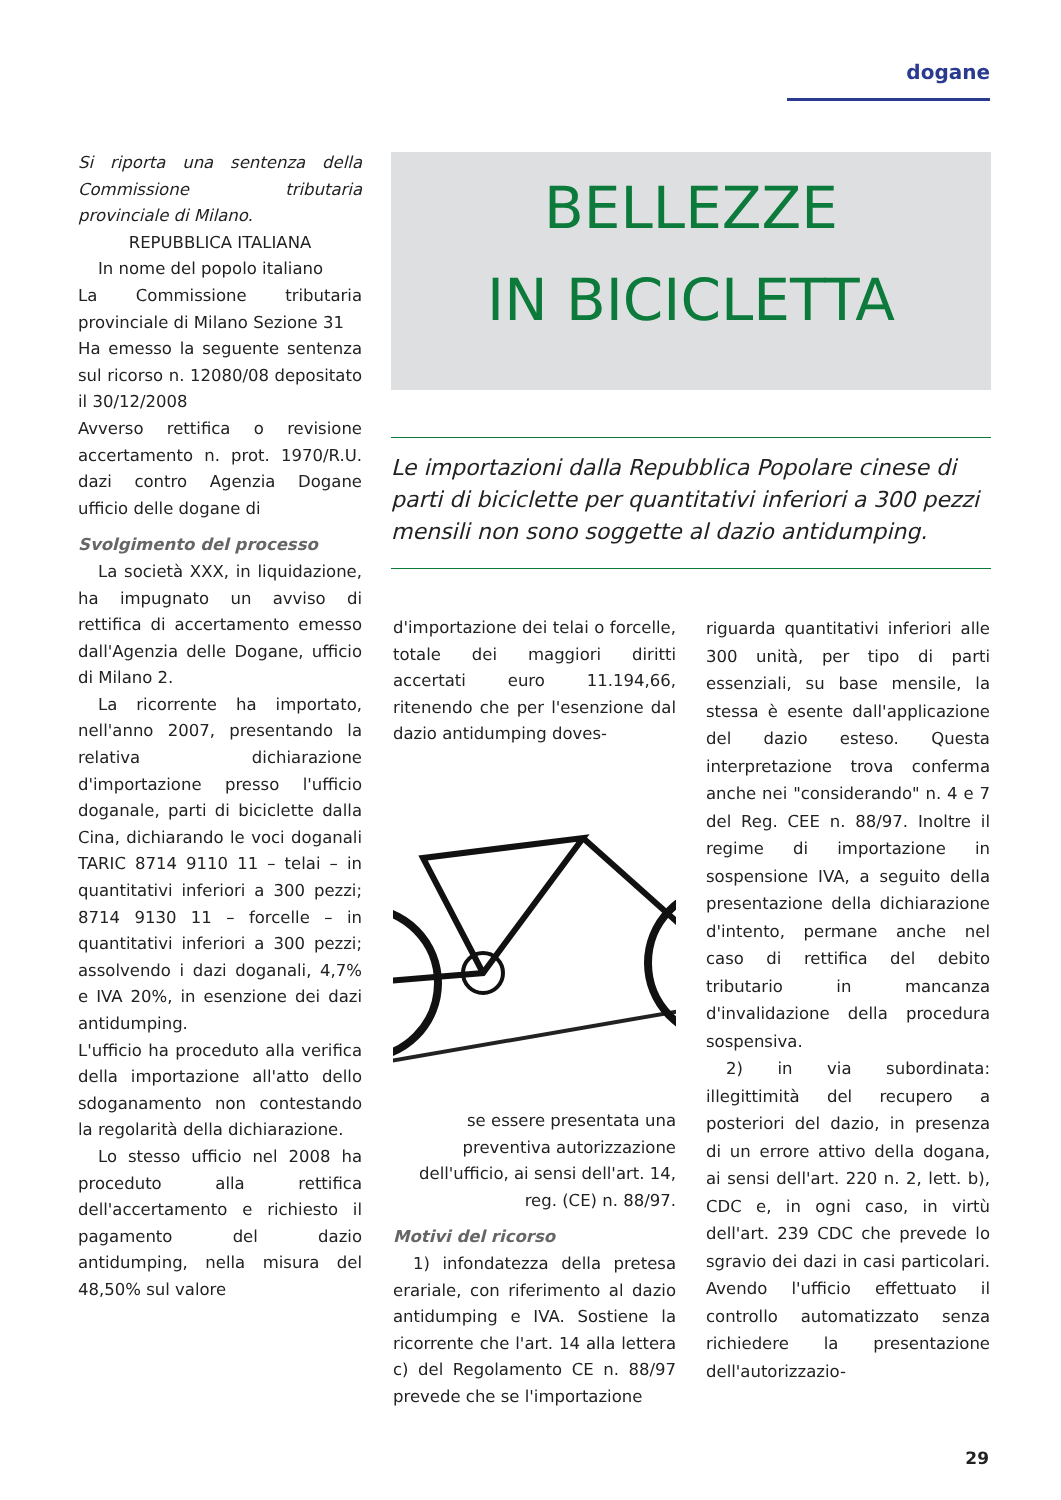dogane
Si riporta una sentenza della Commissione tributaria provinciale di Milano.
REPUBBLICA ITALIANA
In nome del popolo italiano
La Commissione tributaria provinciale di Milano Sezione 31
Ha emesso la seguente sentenza sul ricorso n. 12080/08 depositato il 30/12/2008
Avverso rettifica o revisione accertamento n. prot. 1970/R.U. dazi contro Agenzia Dogane ufficio delle dogane di
Svolgimento del processo
La società XXX, in liquidazione, ha impugnato un avviso di rettifica di accertamento emesso dall'Agenzia delle Dogane, ufficio di Milano 2.
La ricorrente ha importato, nell'anno 2007, presentando la relativa dichiarazione d'importazione presso l'ufficio doganale, parti di biciclette dalla Cina, dichiarando le voci doganali TARIC 8714 9110 11 – telai – in quantitativi inferiori a 300 pezzi; 8714 9130 11 – forcelle – in quantitativi inferiori a 300 pezzi; assolvendo i dazi doganali, 4,7% e IVA 20%, in esenzione dei dazi antidumping.
L'ufficio ha proceduto alla verifica della importazione all'atto dello sdoganamento non contestando la regolarità della dichiarazione.
Lo stesso ufficio nel 2008 ha proceduto alla rettifica dell'accertamento e richiesto il pagamento del dazio antidumping, nella misura del 48,50% sul valore
BELLEZZE
IN BICICLETTA
Le importazioni dalla Repubblica Popolare cinese di parti di biciclette per quantitativi inferiori a 300 pezzi mensili non sono soggette al dazio antidumping.
d'importazione dei telai o forcelle, totale dei maggiori diritti accertati euro 11.194,66, ritenendo che per l'esenzione dal dazio antidumping doves-
se essere presentata una preventiva autorizzazione dell'ufficio, ai sensi dell'art. 14, reg. (CE) n. 88/97.
Motivi del ricorso
1) infondatezza della pretesa erariale, con riferimento al dazio antidumping e IVA. Sostiene la ricorrente che l'art. 14 alla lettera c) del Regolamento CE n. 88/97 prevede che se l'importazione
riguarda quantitativi inferiori alle 300 unità, per tipo di parti essenziali, su base mensile, la stessa è esente dall'applicazione del dazio esteso. Questa interpretazione trova conferma anche nei "considerando" n. 4 e 7 del Reg. CEE n. 88/97. Inoltre il regime di importazione in sospensione IVA, a seguito della presentazione della dichiarazione d'intento, permane anche nel caso di rettifica del debito tributario in mancanza d'invalidazione della procedura sospensiva.
2) in via subordinata: illegittimità del recupero a posteriori del dazio, in presenza di un errore attivo della dogana, ai sensi dell'art. 220 n. 2, lett. b), CDC e, in ogni caso, in virtù dell'art. 239 CDC che prevede lo sgravio dei dazi in casi particolari. Avendo l'ufficio effettuato il controllo automatizzato senza richiedere la presentazione dell'autorizzazio-
29